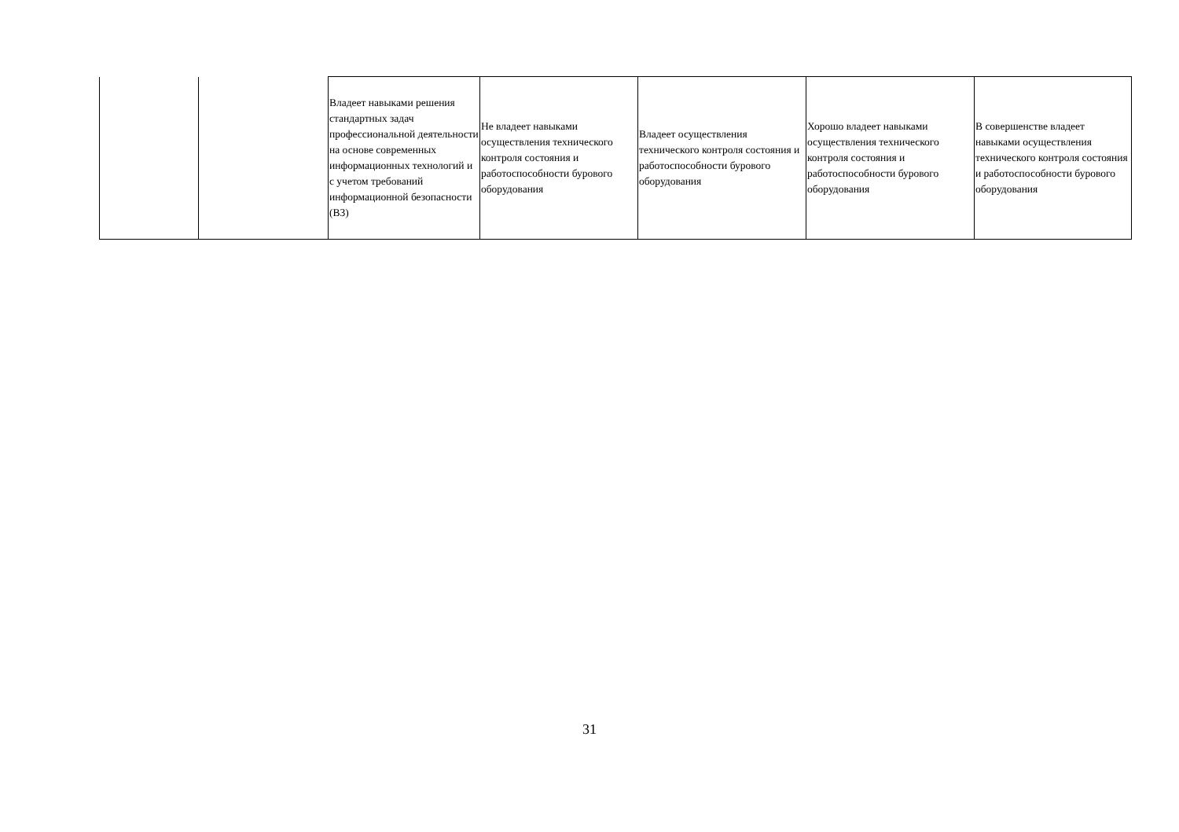| | | Владеет навыками решения стандартных задач профессиональной деятельности на основе современных информационных технологий и с учетом требований информационной безопасности (В3) | Не владеет навыками осуществления технического контроля состояния и работоспособности бурового оборудования | Владеет осуществления технического контроля состояния и работоспособности бурового оборудования | Хорошо владеет навыками осуществления технического контроля состояния и работоспособности бурового оборудования | В совершенстве владеет навыками осуществления технического контроля состояния и работоспособности бурового оборудования |
31